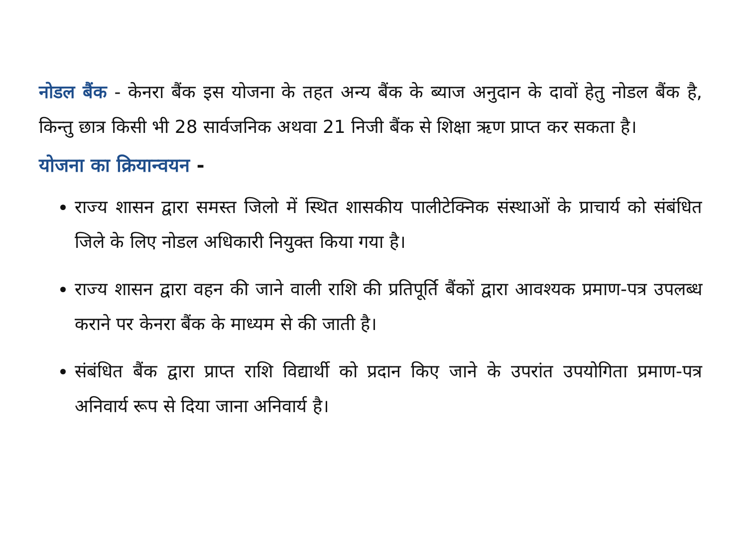नोडल बैंक - केनरा बैंक इस योजना के तहत अन्य बैंक के ब्याज अनुदान के दावों हेतु नोडल बैंक है, किन्तु छात्र किसी भी 28 सार्वजनिक अथवा 21 निजी बैंक से शिक्षा ऋण प्राप्त कर सकता है।
योजना का क्रियान्वयन -
राज्य शासन द्वारा समस्त जिलो में स्थित शासकीय पालीटेक्निक संस्थाओं के प्राचार्य को संबंधित जिले के लिए नोडल अधिकारी नियुक्त किया गया है।
राज्य शासन द्वारा वहन की जाने वाली राशि की प्रतिपूर्ति बैंकों द्वारा आवश्यक प्रमाण-पत्र उपलब्ध कराने पर केनरा बैंक के माध्यम से की जाती है।
संबंधित बैंक द्वारा प्राप्त राशि विद्यार्थी को प्रदान किए जाने के उपरांत उपयोगिता प्रमाण-पत्र अनिवार्य रूप से दिया जाना अनिवार्य है।